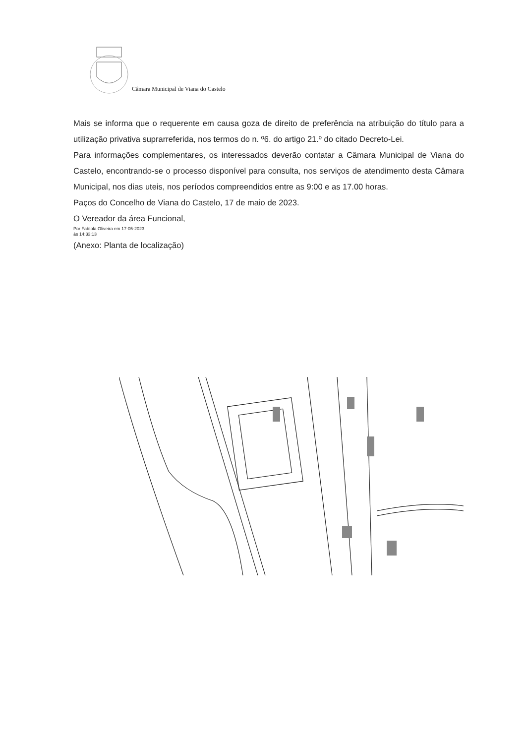Câmara Municipal de Viana do Castelo
Mais se informa que o requerente em causa goza de direito de preferência na atribuição do título para a utilização privativa suprarreferida, nos termos do n. º6. do artigo 21.º do citado Decreto-Lei.
Para informações complementares, os interessados deverão contatar a Câmara Municipal de Viana do Castelo, encontrando-se o processo disponível para consulta, nos serviços de atendimento desta Câmara Municipal, nos dias uteis, nos períodos compreendidos entre as 9:00 e as 17.00 horas.
Paços do Concelho de Viana do Castelo, 17 de maio de 2023.
O Vereador da área Funcional,
Por Fabíola Oliveira em 17-05-2023
às 14:33:13
(Anexo: Planta de localização)